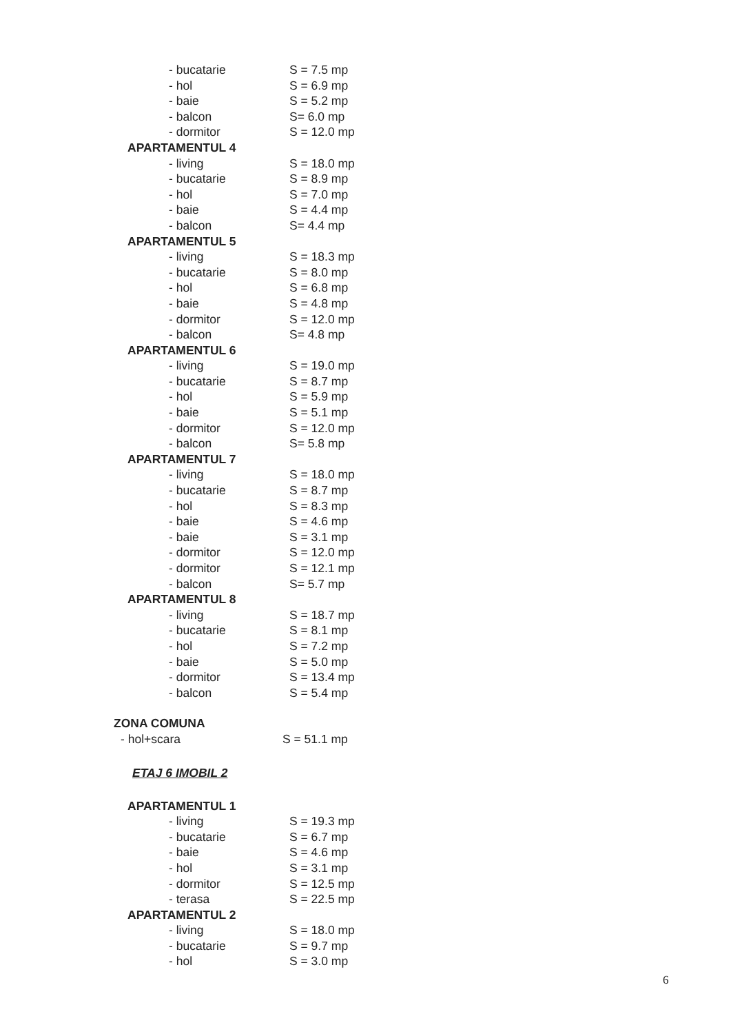- bucatarie S = 7.5 mp
- hol S = 6.9 mp
- baie S = 5.2 mp
- balcon S= 6.0 mp
- dormitor S = 12.0 mp
APARTAMENTUL 4
- living S = 18.0 mp
- bucatarie S = 8.9 mp
- hol S = 7.0 mp
- baie S = 4.4 mp
- balcon S= 4.4 mp
APARTAMENTUL 5
- living S = 18.3 mp
- bucatarie S = 8.0 mp
- hol S = 6.8 mp
- baie S = 4.8 mp
- dormitor S = 12.0 mp
- balcon S= 4.8 mp
APARTAMENTUL 6
- living S = 19.0 mp
- bucatarie S = 8.7 mp
- hol S = 5.9 mp
- baie S = 5.1 mp
- dormitor S = 12.0 mp
- balcon S= 5.8 mp
APARTAMENTUL 7
- living S = 18.0 mp
- bucatarie S = 8.7 mp
- hol S = 8.3 mp
- baie S = 4.6 mp
- baie S = 3.1 mp
- dormitor S = 12.0 mp
- dormitor S = 12.1 mp
- balcon S= 5.7 mp
APARTAMENTUL 8
- living S = 18.7 mp
- bucatarie S = 8.1 mp
- hol S = 7.2 mp
- baie S = 5.0 mp
- dormitor S = 13.4 mp
- balcon S = 5.4 mp
ZONA COMUNA
- hol+scara S = 51.1 mp
ETAJ 6 IMOBIL 2
APARTAMENTUL 1
- living S = 19.3 mp
- bucatarie S = 6.7 mp
- baie S = 4.6 mp
- hol S = 3.1 mp
- dormitor S = 12.5 mp
- terasa S = 22.5 mp
APARTAMENTUL 2
- living S = 18.0 mp
- bucatarie S = 9.7 mp
- hol S = 3.0 mp
6